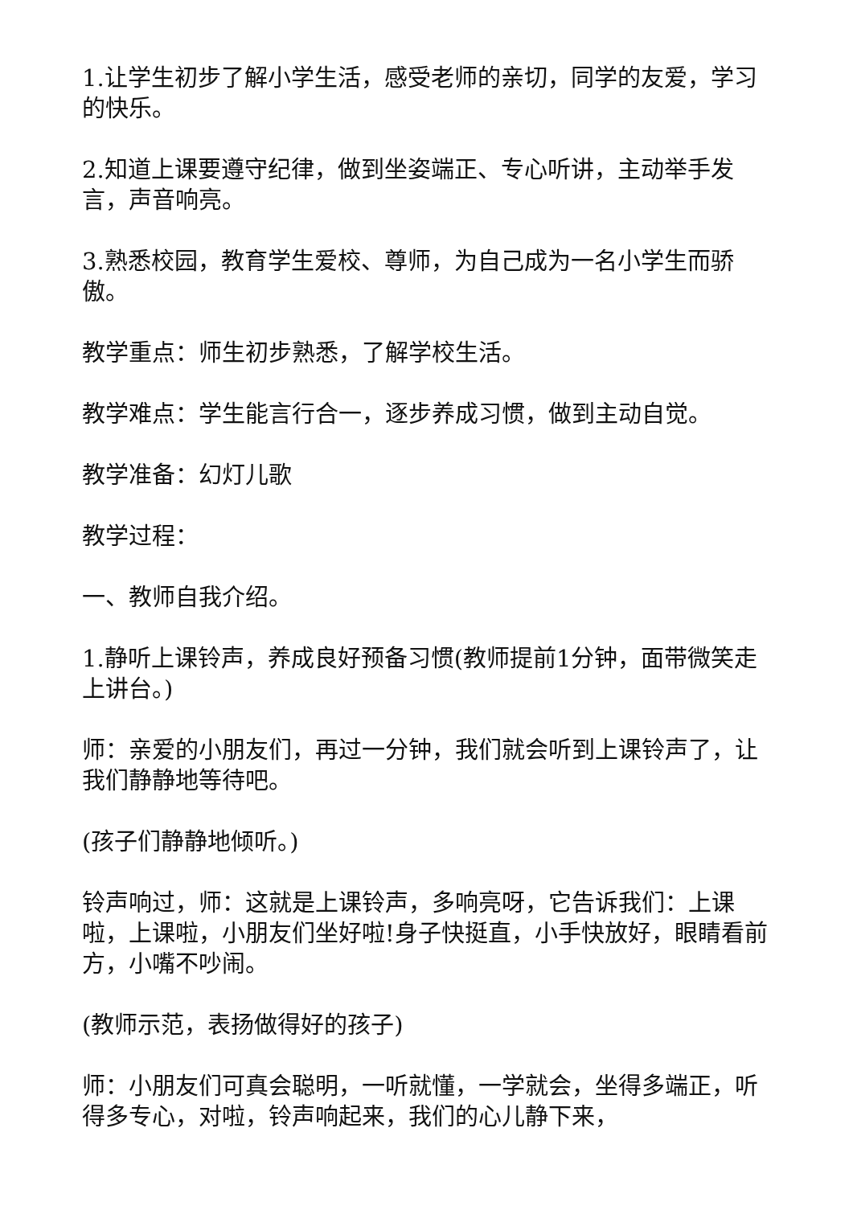1.让学生初步了解小学生活，感受老师的亲切，同学的友爱，学习的快乐。
2.知道上课要遵守纪律，做到坐姿端正、专心听讲，主动举手发言，声音响亮。
3.熟悉校园，教育学生爱校、尊师，为自己成为一名小学生而骄傲。
教学重点：师生初步熟悉，了解学校生活。
教学难点：学生能言行合一，逐步养成习惯，做到主动自觉。
教学准备：幻灯儿歌
教学过程：
一、教师自我介绍。
1.静听上课铃声，养成良好预备习惯(教师提前1分钟，面带微笑走上讲台。)
师：亲爱的小朋友们，再过一分钟，我们就会听到上课铃声了，让我们静静地等待吧。
(孩子们静静地倾听。)
铃声响过，师：这就是上课铃声，多响亮呀，它告诉我们：上课啦，上课啦，小朋友们坐好啦!身子快挺直，小手快放好，眼睛看前方，小嘴不吵闹。
(教师示范，表扬做得好的孩子)
师：小朋友们可真会聪明，一听就懂，一学就会，坐得多端正，听得多专心，对啦，铃声响起来，我们的心儿静下来，